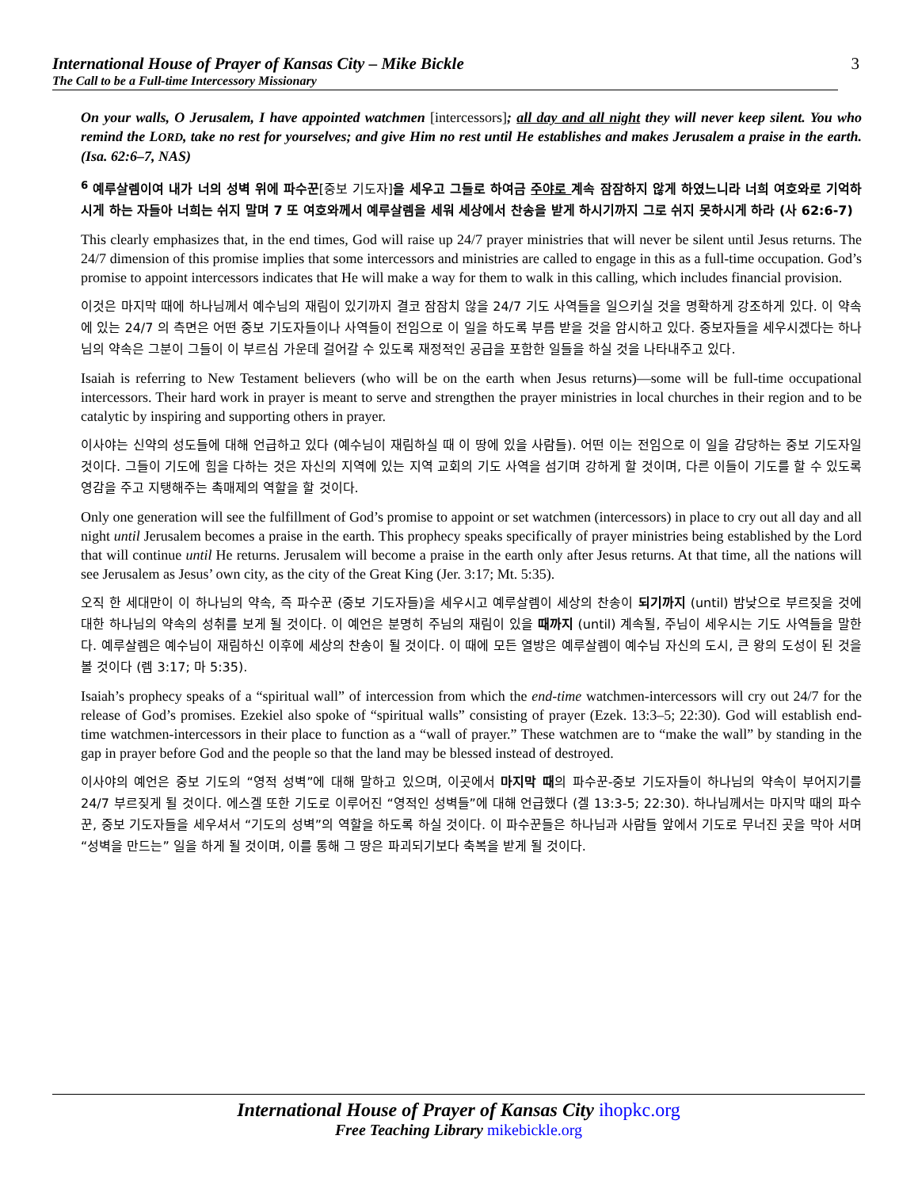International House of Prayer of Kansas City – Mike Bickle
The Call to be a Full-time Intercessory Missionary
3
On your walls, O Jerusalem, I have appointed watchmen [intercessors]; all day and all night they will never keep silent. You who remind the LORD, take no rest for yourselves; and give Him no rest until He establishes and makes Jerusalem a praise in the earth. (Isa. 62:6–7, NAS)
<sup>6</sup> 예루살렘이여 내가 너의 성벽 위에 파수꾼[중보 기도자] 을 세우고 그들로 하여금 주야로 계속 잠잠하지 않게 하였느니라 너희 여호와로 기억하시게 하는 자들아 너희는 쉬지 말며 7 또 여호와께서 예루살렘을 세워 세상에서 찬송을 받게 하시기까지 그로 쉬지 못하시게 하라 (사 62:6-7)
This clearly emphasizes that, in the end times, God will raise up 24/7 prayer ministries that will never be silent until Jesus returns. The 24/7 dimension of this promise implies that some intercessors and ministries are called to engage in this as a full-time occupation. God’s promise to appoint intercessors indicates that He will make a way for them to walk in this calling, which includes financial provision.
이것은 마지막 때에 하나님께서 예수님의 재림이 있기까지 결코 잠잠치 않을 24/7 기도 사역들을 일으키실 것을 명확하게 강조하게 있다. 이 약속에 있는 24/7 의 측면은 어떤 중보 기도자들이나 사역들이 전임으로 이 일을 하도록 부름 받을 것을 암시하고 있다. 중보자들을 세우시겠다는 하나님의 약속은 그분이 그들이 이 부르심 가운데 걸어갈 수 있도록 재정적인 공급을 포함한 일들을 하실 것을 나타내주고 있다.
Isaiah is referring to New Testament believers (who will be on the earth when Jesus returns)—some will be full-time occupational intercessors. Their hard work in prayer is meant to serve and strengthen the prayer ministries in local churches in their region and to be catalytic by inspiring and supporting others in prayer.
이사야는 신약의 성도들에 대해 언급하고 있다 (예수님이 재림하실 때 이 땅에 있을 사람들). 어떤 이는 전임으로 이 일을 감당하는 중보 기도자일 것이다. 그들이 기도에 힘을 다하는 것은 자신의 지역에 있는 지역 교회의 기도 사역을 섬기며 강하게 할 것이며, 다른 이들이 기도를 할 수 있도록 영감을 주고 지탱해주는 촉매제의 역할을 할 것이다.
Only one generation will see the fulfillment of God’s promise to appoint or set watchmen (intercessors) in place to cry out all day and all night until Jerusalem becomes a praise in the earth. This prophecy speaks specifically of prayer ministries being established by the Lord that will continue until He returns. Jerusalem will become a praise in the earth only after Jesus returns. At that time, all the nations will see Jerusalem as Jesus’ own city, as the city of the Great King (Jer. 3:17; Mt. 5:35).
오직 한 세대만이 이 하나님의 약속, 즉 파수꾼 (중보 기도자들)을 세우시고 예루살렘이 세상의 찬송이 되기까지 (until) 밤낮으로 부르짖을 것에 대한 하나님의 약속의 성취를 보게 될 것이다. 이 예언은 분명히 주님의 재림이 있을 때까지 (until) 계속될, 주님이 세우시는 기도 사역들을 말한다. 예루살렘은 예수님이 재림하신 이후에 세상의 찬송이 될 것이다. 이 때에 모든 열방은 예루살렘이 예수님 자신의 도시, 큰 왕의 도성이 된 것을 볼 것이다 (렘 3:17; 마 5:35).
Isaiah’s prophecy speaks of a “spiritual wall” of intercession from which the end-time watchmen-intercessors will cry out 24/7 for the release of God’s promises. Ezekiel also spoke of “spiritual walls” consisting of prayer (Ezek. 13:3–5; 22:30). God will establish end-time watchmen-intercessors in their place to function as a “wall of prayer.” These watchmen are to “make the wall” by standing in the gap in prayer before God and the people so that the land may be blessed instead of destroyed.
이사야의 예언은 중보 기도의 “영적 성벽”에 대해 말하고 있으며, 이곳에서 마지막 때의 파수꾼-중보 기도자들이 하나님의 약속이 부어지기를 24/7 부르짖게 될 것이다. 에스겔 또한 기도로 이루어진 “영적인 성벽들”에 대해 언급했다 (겔 13:3-5; 22:30). 하나님께서는 마지막 때의 파수꾼, 중보 기도자들을 세우셔서 “기도의 성벽”의 역할을 하도록 하실 것이다. 이 파수꾼들은 하나님과 사람들 앞에서 기도로 무너진 곳을 막아 서며 “성벽을 만드는” 일을 하게 될 것이며, 이를 통해 그 땅은 파괴되기보다 축복을 받게 될 것이다.
International House of Prayer of Kansas City ihopkc.org
Free Teaching Library mikebickle.org